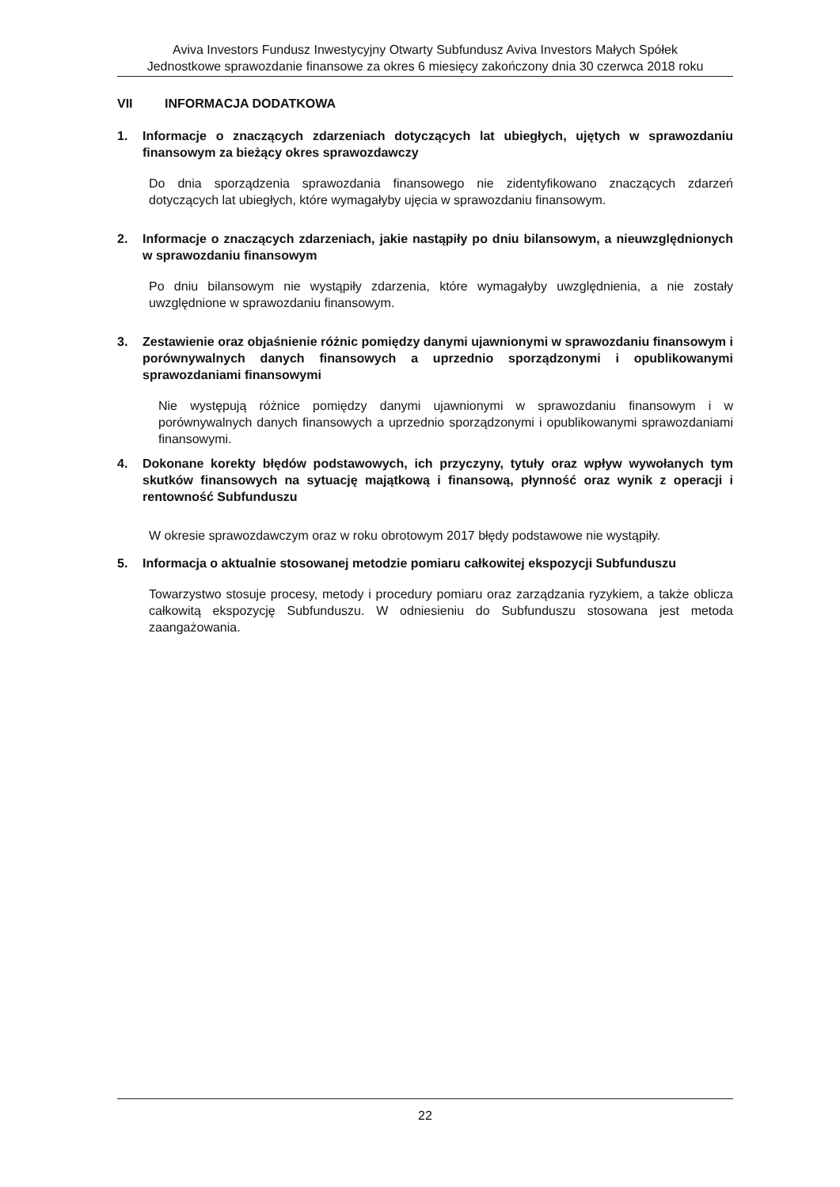Aviva Investors Fundusz Inwestycyjny Otwarty Subfundusz Aviva Investors Małych Spółek
Jednostkowe sprawozdanie finansowe za okres 6 miesięcy zakończony dnia 30 czerwca 2018 roku
VII INFORMACJA DODATKOWA
1. Informacje o znaczących zdarzeniach dotyczących lat ubiegłych, ujętych w sprawozdaniu finansowym za bieżący okres sprawozdawczy
Do dnia sporządzenia sprawozdania finansowego nie zidentyfikowano znaczących zdarzeń dotyczących lat ubiegłych, które wymagałyby ujęcia w sprawozdaniu finansowym.
2. Informacje o znaczących zdarzeniach, jakie nastąpiły po dniu bilansowym, a nieuwzględnionych w sprawozdaniu finansowym
Po dniu bilansowym nie wystąpiły zdarzenia, które wymagałyby uwzględnienia, a nie zostały uwzględnione w sprawozdaniu finansowym.
3. Zestawienie oraz objaśnienie różnic pomiędzy danymi ujawnionymi w sprawozdaniu finansowym i porównywalnych danych finansowych a uprzednio sporządzonymi i opublikowanymi sprawozdaniami finansowymi
Nie występują różnice pomiędzy danymi ujawnionymi w sprawozdaniu finansowym i w porównywalnych danych finansowych a uprzednio sporządzonymi i opublikowanymi sprawozdaniami finansowymi.
4. Dokonane korekty błędów podstawowych, ich przyczyny, tytuły oraz wpływ wywołanych tym skutków finansowych na sytuację majątkową i finansową, płynność oraz wynik z operacji i rentowność Subfunduszu
W okresie sprawozdawczym oraz w roku obrotowym 2017 błędy podstawowe nie wystąpiły.
5. Informacja o aktualnie stosowanej metodzie pomiaru całkowitej ekspozycji Subfunduszu
Towarzystwo stosuje procesy, metody i procedury pomiaru oraz zarządzania ryzykiem, a także oblicza całkowitą ekspozycję Subfunduszu. W odniesieniu do Subfunduszu stosowana jest metoda zaangażowania.
22